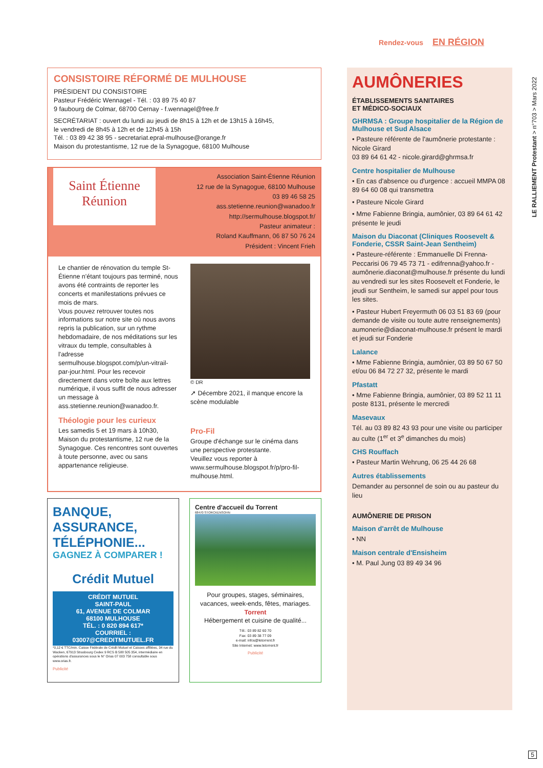Rendez-vous EN RÉGION
LE RALLIEMENT Protestant > n°703 > Mars 2022
CONSISTOIRE RÉFORMÉ DE MULHOUSE
PRÉSIDENT DU CONSISTOIRE
Pasteur Frédéric Wennagel - Tél. : 03 89 75 40 87
9 faubourg de Colmar, 68700 Cernay - f.wennagel@free.fr
SECRÉTARIAT : ouvert du lundi au jeudi de 8h15 à 12h et de 13h15 à 16h45,
le vendredi de 8h45 à 12h et de 12h45 à 15h
Tél. : 03 89 42 38 95 - secretariat.epral-mulhouse@orange.fr
Maison du protestantisme, 12 rue de la Synagogue, 68100 Mulhouse
Saint Étienne
Réunion
Association Saint-Étienne Réunion
12 rue de la Synagogue, 68100 Mulhouse
03 89 46 58 25
ass.stetienne.reunion@wanadoo.fr
http://sermulhouse.blogspot.fr/
Pasteur animateur :
Roland Kauffmann, 06 87 50 76 24
Président : Vincent Frieh
Le chantier de rénovation du temple St-Étienne n'étant toujours pas terminé, nous avons été contraints de reporter les concerts et manifestations prévues ce mois de mars.
Vous pouvez retrouver toutes nos informations sur notre site où nous avons repris la publication, sur un rythme hebdomadaire, de nos méditations sur les vitraux du temple, consultables à l'adresse sermulhouse.blogspot.com/p/un-vitrail-par-jour.html. Pour les recevoir directement dans votre boîte aux lettres numérique, il vous suffit de nous adresser un message à ass.stetienne.reunion@wanadoo.fr.
Théologie pour les curieux
Les samedis 5 et 19 mars à 10h30, Maison du protestantisme, 12 rue de la Synagogue. Ces rencontres sont ouvertes à toute personne, avec ou sans appartenance religieuse.
© DR
➚ Décembre 2021, il manque encore la scène modulable
Pro-Fil
Groupe d'échange sur le cinéma dans une perspective protestante.
Veuillez vous reporter à www.sermulhouse.blogspot.fr/p/pro-fil-mulhouse.html.
BANQUE,
ASSURANCE,
TÉLÉPHONIE...
GAGNEZ À COMPARER !
Crédit Mutuel
CRÉDIT MUTUEL
SAINT-PAUL
61, AVENUE DE COLMAR
68100 MULHOUSE
TÉL. : 0 820 894 617*
COURRIEL : 03007@CREDITMUTUEL.FR
*0,12 € TTC/min. Caisse Fédérale de Crédit Mutuel et Caisses affiliées, 34 rue du Wacken, 67913 Strasbourg Cedex 9 RCS B 588 505 354, intermédiaire en opérations d'assurances sous le N° Orias 07 003 758 consultable sous www.orias.fr.
Publicité
Centre d'accueil du Torrent
68470 STORCKENSOHN
Pour groupes, stages, séminaires, vacances, week-ends, fêtes, mariages. Torrent
Hébergement et cuisine de qualité...
Tél.: 03 89 82 60 70
Fax: 03 89 38 77 09
e-mail: infos@letorrent.fr
Site Internet: www.letorrent.fr
Publicité
AUMÔNERIES
ÉTABLISSEMENTS SANITAIRES
ET MÉDICO-SOCIAUX
GHRMSA : Groupe hospitalier de la Région de Mulhouse et Sud Alsace
• Pasteure référente de l'aumônerie protestante : Nicole Girard
03 89 64 61 42 - nicole.girard@ghrmsa.fr
Centre hospitalier de Mulhouse
• En cas d'absence ou d'urgence : accueil MMPA 08 89 64 60 08 qui transmettra
• Pasteure Nicole Girard
• Mme Fabienne Bringia, aumônier, 03 89 64 61 42 présente le jeudi
Maison du Diaconat (Cliniques Roosevelt & Fonderie, CSSR Saint-Jean Sentheim)
• Pasteure-référente : Emmanuelle Di Frenna-Peccarisi 06 79 45 73 71 - edifrenna@yahoo.fr - aumônerie.diaconat@mulhouse.fr présente du lundi au vendredi sur les sites Roosevelt et Fonderie, le jeudi sur Sentheim, le samedi sur appel pour tous les sites.
• Pasteur Hubert Freyermuth 06 03 51 83 69 (pour demande de visite ou toute autre renseignements) aumonerie@diaconat-mulhouse.fr présent le mardi et jeudi sur Fonderie
Lalance
• Mme Fabienne Bringia, aumônier, 03 89 50 67 50 et/ou 06 84 72 27 32, présente le mardi
Pfastatt
• Mme Fabienne Bringia, aumônier, 03 89 52 11 11 poste 8131, présente le mercredi
Masevaux
Tél. au 03 89 82 43 93 pour une visite ou participer au culte (1<sup>er</sup> et 3<sup>e</sup> dimanches du mois)
CHS Rouffach
• Pasteur Martin Wehrung, 06 25 44 26 68
Autres établissements
Demander au personnel de soin ou au pasteur du lieu
AUMÔNERIE DE PRISON
Maison d'arrêt de Mulhouse
• NN
Maison centrale d'Ensisheim
• M. Paul Jung 03 89 49 34 96
5